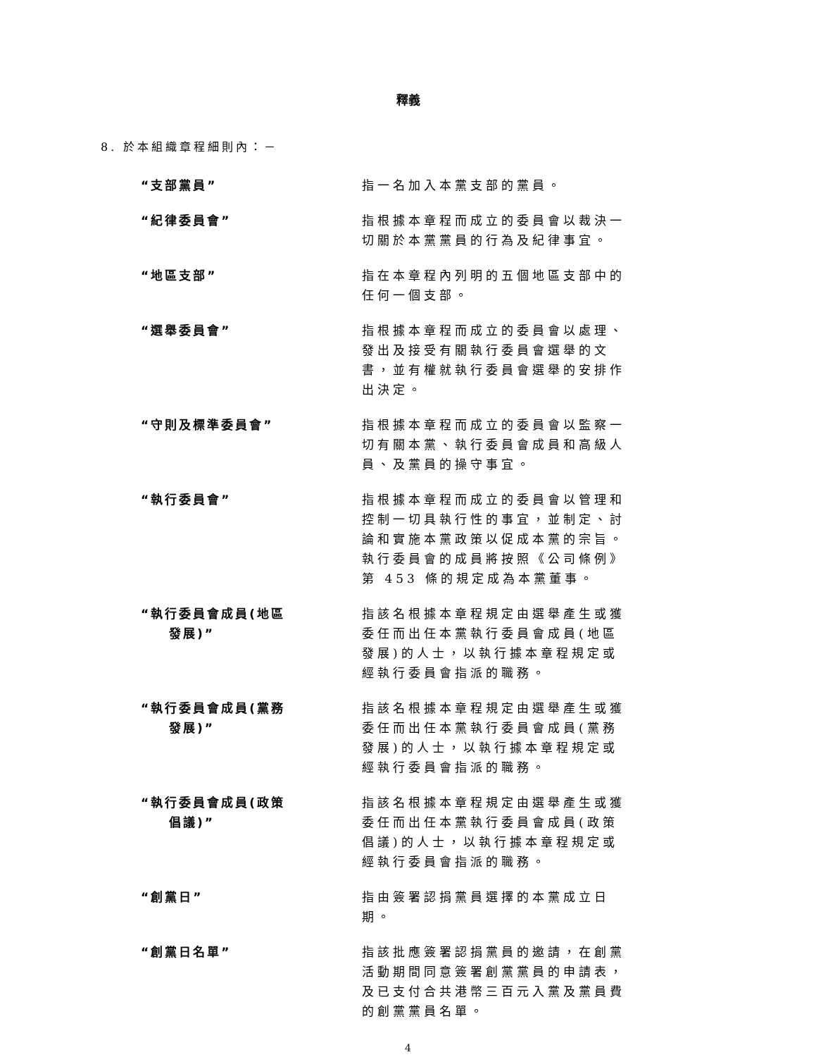釋義
8. 於本組織章程細則內：－
“支部黨員” 指一名加入本黨支部的黨員。
“紀律委員會” 指根據本章程而成立的委員會以裁決一切關於本黨黨員的行為及紀律事宜。
“地區支部” 指在本章程內列明的五個地區支部中的任何一個支部。
“選舉委員會” 指根據本章程而成立的委員會以處理、發出及接受有關執行委員會選舉的文書，並有權就執行委員會選舉的安排作出決定。
“守則及標準委員會” 指根據本章程而成立的委員會以監察一切有關本黨、執行委員會成員和高級人員、及黨員的操守事宜。
“執行委員會” 指根據本章程而成立的委員會以管理和控制一切具執行性的事宜，並制定、討論和實施本黨政策以促成本黨的宗旨。執行委員會的成員將按照《公司條例》第 453 條的規定成為本黨董事。
“執行委員會成員(地區
發展)”
指該名根據本章程規定由選舉產生或獲委任而出任本黨執行委員會成員(地區發展)的人士，以執行據本章程規定或經執行委員會指派的職務。
“執行委員會成員(黨務
發展)”
指該名根據本章程規定由選舉產生或獲委任而出任本黨執行委員會成員(黨務發展)的人士，以執行據本章程規定或經執行委員會指派的職務。
“執行委員會成員(政策
倡議)”
指該名根據本章程規定由選舉產生或獲委任而出任本黨執行委員會成員(政策倡議)的人士，以執行據本章程規定或經執行委員會指派的職務。
“創黨日” 指由簽署認捐黨員選擇的本黨成立日期。
“創黨日名單” 指該批應簽署認捐黨員的邀請，在創黨活動期間同意簽署創黨黨員的申請表，及已支付合共港幣三百元入黨及黨員費的創黨黨員名單。
4